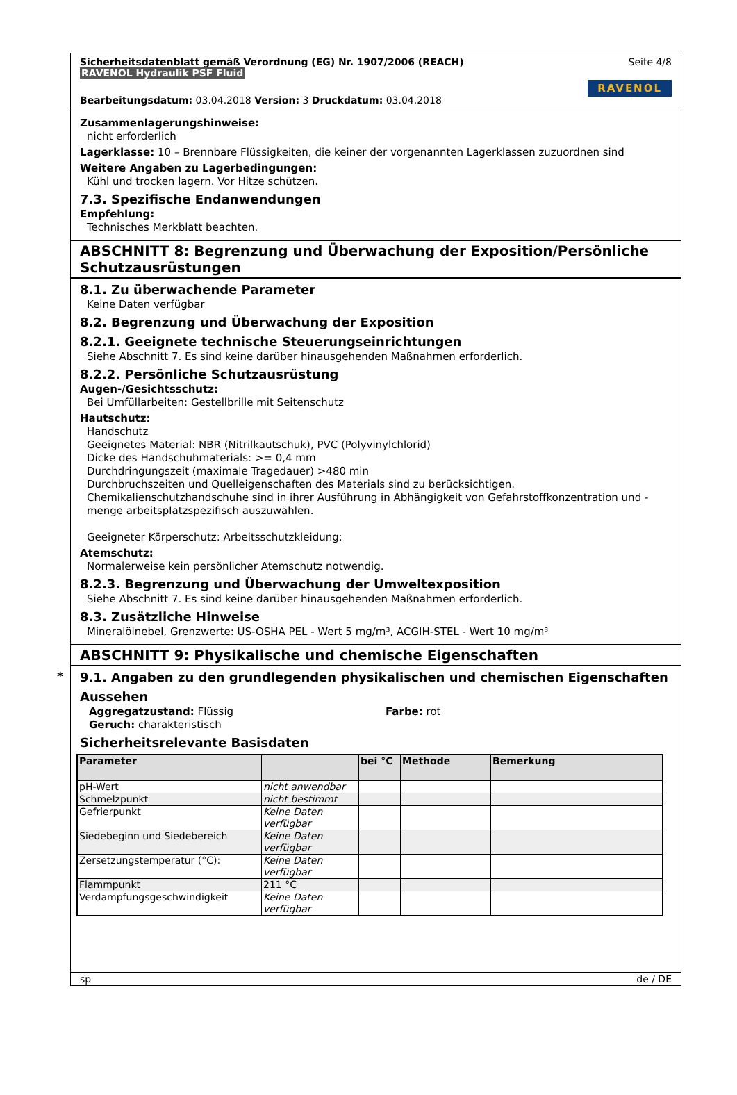Sicherheitsdatenblatt gemäß Verordnung (EG) Nr. 1907/2006 (REACH) Seite 4/8
RAVENOL Hydraulik PSF Fluid
RAVENOL
Bearbeitungsdatum: 03.04.2018 Version: 3 Druckdatum: 03.04.2018
Zusammenlagerungshinweise:
nicht erforderlich
Lagerklasse: 10 – Brennbare Flüssigkeiten, die keiner der vorgenannten Lagerklassen zuzuordnen sind
Weitere Angaben zu Lagerbedingungen:
Kühl und trocken lagern. Vor Hitze schützen.
7.3. Spezifische Endanwendungen
Empfehlung:
Technisches Merkblatt beachten.
ABSCHNITT 8: Begrenzung und Überwachung der Exposition/Persönliche Schutzausrüstungen
8.1. Zu überwachende Parameter
Keine Daten verfügbar
8.2. Begrenzung und Überwachung der Exposition
8.2.1. Geeignete technische Steuerungseinrichtungen
Siehe Abschnitt 7. Es sind keine darüber hinausgehenden Maßnahmen erforderlich.
8.2.2. Persönliche Schutzausrüstung
Augen-/Gesichtsschutz:
Bei Umfüllarbeiten: Gestellbrille mit Seitenschutz
Hautschutz:
Handschutz
Geeignetes Material: NBR (Nitrilkautschuk), PVC (Polyvinylchlorid)
Dicke des Handschuhmaterials: >= 0,4 mm
Durchdringungszeit (maximale Tragedauer) >480 min
Durchbruchszeiten und Quelleigenschaften des Materials sind zu berücksichtigen.
Chemikalienschutzhandschuhe sind in ihrer Ausführung in Abhängigkeit von Gefahrstoffkonzentration und -menge arbeitsplatzspezifisch auszuwählen.
Geeigneter Körperschutz: Arbeitsschutzkleidung:
Atemschutz:
Normalerweise kein persönlicher Atemschutz notwendig.
8.2.3. Begrenzung und Überwachung der Umweltexposition
Siehe Abschnitt 7. Es sind keine darüber hinausgehenden Maßnahmen erforderlich.
8.3. Zusätzliche Hinweise
Mineralölnebel, Grenzwerte: US-OSHA PEL - Wert 5 mg/m³, ACGIH-STEL - Wert 10 mg/m³
ABSCHNITT 9: Physikalische und chemische Eigenschaften
*
9.1. Angaben zu den grundlegenden physikalischen und chemischen Eigenschaften
Aussehen
Aggregatzustand: Flüssig Farbe: rot
Geruch: charakteristisch
Sicherheitsrelevante Basisdaten
| Parameter | | bei °C | Methode | Bemerkung |
| --- | --- | --- | --- | --- |
| pH-Wert | nicht anwendbar | | | |
| Schmelzpunkt | nicht bestimmt | | | |
| Gefrierpunkt | Keine Daten verfügbar | | | |
| Siedebeginn und Siedebereich | Keine Daten verfügbar | | | |
| Zersetzungstemperatur (°C): | Keine Daten verfügbar | | | |
| Flammpunkt | 211 °C | | | |
| Verdampfungsgeschwindigkeit | Keine Daten verfügbar | | | |
sp de / DE